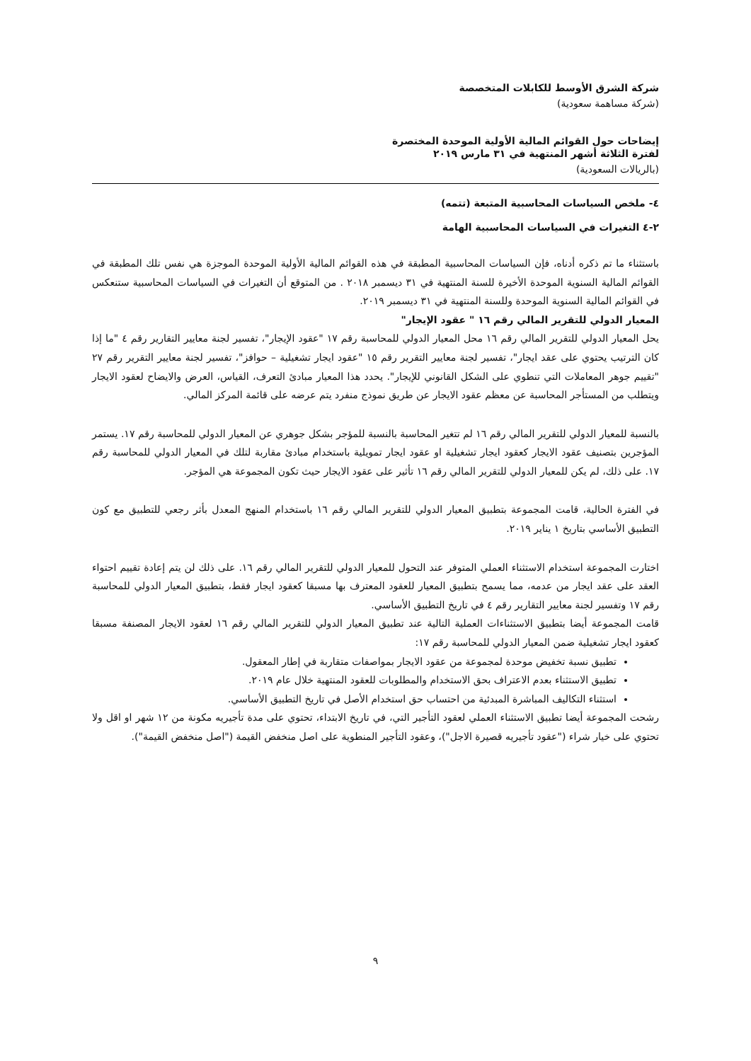شركة الشرق الأوسط للكابلات المتخصصة
(شركة مساهمة سعودية)
إيضاحات حول القوائم المالية الأولية الموحدة المختصرة
لفترة الثلاثة أشهر المنتهية في ٣١ مارس ٢٠١٩
(بالريالات السعودية)
٤- ملخص السياسات المحاسبية المتبعة (تتمه)
٢-٤ التغيرات في السياسات المحاسبية الهامة
باستثناء ما تم ذكره أدناه، فإن السياسات المحاسبية المطبقة في هذه القوائم المالية الأولية الموحدة الموجزة هي نفس تلك المطبقة في القوائم المالية السنوية الموحدة الأخيرة للسنة المنتهية في ٣١ ديسمبر ٢٠١٨ . من المتوقع أن التغيرات في السياسات المحاسبية ستنعكس في القوائم المالية السنوية الموحدة وللسنة المنتهية في ٣١ ديسمبر ٢٠١٩.
المعيار الدولي للتقرير المالي رقم ١٦ " عقود الإيجار"
يحل المعيار الدولي للتقرير المالي رقم ١٦ محل المعيار الدولي للمحاسبة رقم ١٧ "عقود الإيجار"، تفسير لجنة معايير التقارير رقم ٤ "ما إذا كان الترتيب يحتوي على عقد ايجار"، تفسير لجنة معايير التقرير رقم ١٥ "عقود ايجار تشغيلية – حوافز"، تفسير لجنة معايير التقرير رقم ٢٧ "تقييم جوهر المعاملات التي تنطوي على الشكل القانوني للإيجار". يحدد هذا المعيار مبادئ التعرف، القياس، العرض والايضاح لعقود الايجار ويتطلب من المستأجر المحاسبة عن معظم عقود الايجار عن طريق نموذج منفرد يتم عرضه على قائمة المركز المالي.
بالنسبة للمعيار الدولي للتقرير المالي رقم ١٦ لم تتغير المحاسبة بالنسبة للمؤجر بشكل جوهري عن المعيار الدولي للمحاسبة رقم ١٧. يستمر المؤجرين بتصنيف عقود الايجار كعقود ايجار تشغيلية او عقود ايجار تمويلية باستخدام مبادئ مقاربة لتلك في المعيار الدولي للمحاسبة رقم ١٧. على ذلك، لم يكن للمعيار الدولي للتقرير المالي رقم ١٦ تأثير على عقود الايجار حيث تكون المجموعة هي المؤجر.
في الفترة الحالية، قامت المجموعة بتطبيق المعيار الدولي للتقرير المالي رقم ١٦ باستخدام المنهج المعدل بأثر رجعي للتطبيق مع كون التطبيق الأساسي بتاريخ ١ يناير ٢٠١٩.
اختارت المجموعة استخدام الاستثناء العملي المتوفر عند التحول للمعيار الدولي للتقرير المالي رقم ١٦. على ذلك لن يتم إعادة تقييم احتواء العقد على عقد ايجار من عدمه، مما يسمح بتطبيق المعيار للعقود المعترف بها مسبقا كعقود ايجار فقط، بتطبيق المعيار الدولي للمحاسبة رقم ١٧ وتفسير لجنة معايير التقارير رقم ٤ في تاريخ التطبيق الأساسي.
قامت المجموعة أيضا بتطبيق الاستثناءات العملية التالية عند تطبيق المعيار الدولي للتقرير المالي رقم ١٦ لعقود الايجار المصنفة مسبقا كعقود ايجار تشغيلية ضمن المعيار الدولي للمحاسبة رقم ١٧:
تطبيق نسبة تخفيض موحدة لمجموعة من عقود الايجار بمواصفات متقاربة في إطار المعقول.
تطبيق الاستثناء بعدم الاعتراف بحق الاستخدام والمطلوبات للعقود المنتهية خلال عام ٢٠١٩.
استثناء التكاليف المباشرة المبدئية من احتساب حق استخدام الأصل في تاريخ التطبيق الأساسي.
رشحت المجموعة أيضا تطبيق الاستثناء العملي لعقود التأجير التي، في تاريخ الابتداء، تحتوي على مدة تأجيريه مكونة من ١٢ شهر او اقل ولا تحتوي على خيار شراء ("عقود تأجيريه قصيرة الاجل")، وعقود التأجير المنطوية على اصل منخفض القيمة ("اصل منخفض القيمة").
٩